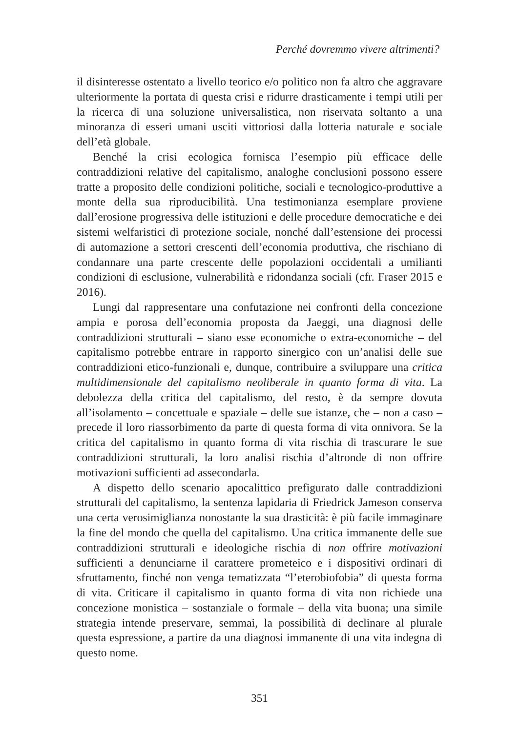Perché dovremmo vivere altrimenti?
il disinteresse ostentato a livello teorico e/o politico non fa altro che aggravare ulteriormente la portata di questa crisi e ridurre drasticamente i tempi utili per la ricerca di una soluzione universalistica, non riservata soltanto a una minoranza di esseri umani usciti vittoriosi dalla lotteria naturale e sociale dell’età globale.
Benché la crisi ecologica fornisca l’esempio più efficace delle contraddizioni relative del capitalismo, analoghe conclusioni possono essere tratte a proposito delle condizioni politiche, sociali e tecnologico-produttive a monte della sua riproducibilità. Una testimonianza esemplare proviene dall’erosione progressiva delle istituzioni e delle procedure democratiche e dei sistemi welfaristici di protezione sociale, nonché dall’estensione dei processi di automazione a settori crescenti dell’economia produttiva, che rischiano di condannare una parte crescente delle popolazioni occidentali a umilianti condizioni di esclusione, vulnerabilità e ridondanza sociali (cfr. Fraser 2015 e 2016).
Lungi dal rappresentare una confutazione nei confronti della concezione ampia e porosa dell’economia proposta da Jaeggi, una diagnosi delle contraddizioni strutturali – siano esse economiche o extra-economiche – del capitalismo potrebbe entrare in rapporto sinergico con un’analisi delle sue contraddizioni etico-funzionali e, dunque, contribuire a sviluppare una critica multidimensionale del capitalismo neoliberale in quanto forma di vita. La debolezza della critica del capitalismo, del resto, è da sempre dovuta all’isolamento – concettuale e spaziale – delle sue istanze, che – non a caso – precede il loro riassorbimento da parte di questa forma di vita onnivora. Se la critica del capitalismo in quanto forma di vita rischia di trascurare le sue contraddizioni strutturali, la loro analisi rischia d’altronde di non offrire motivazioni sufficienti ad assecondarla.
A dispetto dello scenario apocalittico prefigurato dalle contraddizioni strutturali del capitalismo, la sentenza lapidaria di Friedrick Jameson conserva una certa verosimiglianza nonostante la sua drasticità: è più facile immaginare la fine del mondo che quella del capitalismo. Una critica immanente delle sue contraddizioni strutturali e ideologiche rischia di non offrire motivazioni sufficienti a denunciarne il carattere prometeico e i dispositivi ordinari di sfruttamento, finché non venga tematizzata “l’eterobiofobia” di questa forma di vita. Criticare il capitalismo in quanto forma di vita non richiede una concezione monistica – sostanziale o formale – della vita buona; una simile strategia intende preservare, semmai, la possibilità di declinare al plurale questa espressione, a partire da una diagnosi immanente di una vita indegna di questo nome.
351